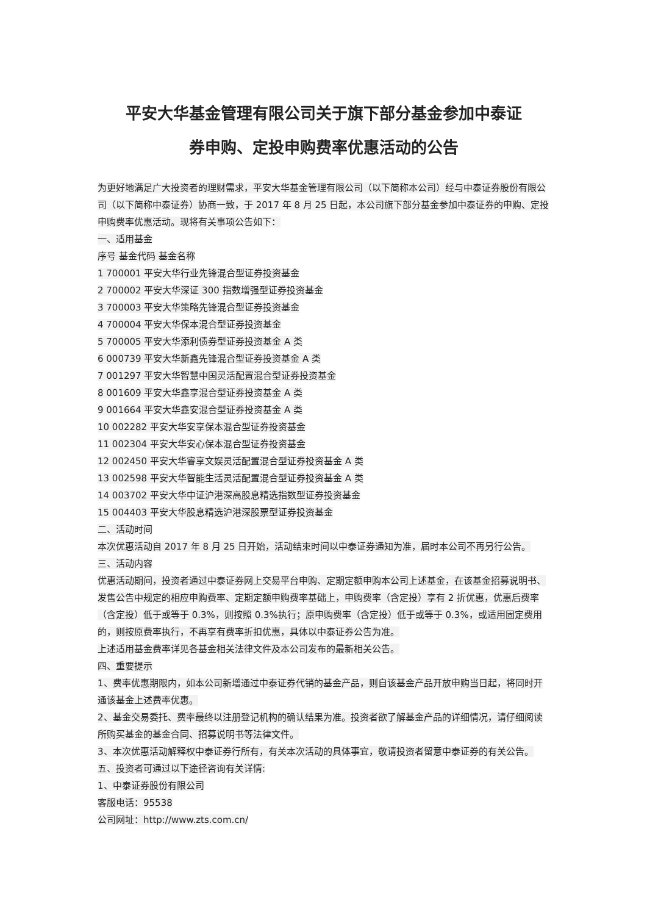平安大华基金管理有限公司关于旗下部分基金参加中泰证
券申购、定投申购费率优惠活动的公告
为更好地满足广大投资者的理财需求，平安大华基金管理有限公司（以下简称本公司）经与中泰证券股份有限公司（以下简称中泰证券）协商一致，于 2017 年 8 月 25 日起，本公司旗下部分基金参加中泰证券的申购、定投申购费率优惠活动。现将有关事项公告如下：
一、适用基金
序号 基金代码 基金名称
1 700001 平安大华行业先锋混合型证券投资基金
2 700002 平安大华深证 300 指数增强型证券投资基金
3 700003 平安大华策略先锋混合型证券投资基金
4 700004 平安大华保本混合型证券投资基金
5 700005 平安大华添利债券型证券投资基金 A 类
6 000739 平安大华新鑫先锋混合型证券投资基金 A 类
7 001297 平安大华智慧中国灵活配置混合型证券投资基金
8 001609 平安大华鑫享混合型证券投资基金 A 类
9 001664 平安大华鑫安混合型证券投资基金 A 类
10 002282 平安大华安享保本混合型证券投资基金
11 002304 平安大华安心保本混合型证券投资基金
12 002450 平安大华睿享文娱灵活配置混合型证券投资基金 A 类
13 002598 平安大华智能生活灵活配置混合型证券投资基金 A 类
14 003702 平安大华中证沪港深高股息精选指数型证券投资基金
15 004403 平安大华股息精选沪港深股票型证券投资基金
二、活动时间
本次优惠活动自 2017 年 8 月 25 日开始，活动结束时间以中泰证券通知为准，届时本公司不再另行公告。
三、活动内容
优惠活动期间，投资者通过中泰证券网上交易平台申购、定期定额申购本公司上述基金，在该基金招募说明书、发售公告中规定的相应申购费率、定期定额申购费率基础上，申购费率（含定投）享有 2 折优惠，优惠后费率（含定投）低于或等于 0.3%，则按照 0.3%执行；原申购费率（含定投）低于或等于 0.3%，或适用固定费用的，则按原费率执行，不再享有费率折扣优惠，具体以中泰证券公告为准。
上述适用基金费率详见各基金相关法律文件及本公司发布的最新相关公告。
四、重要提示
1、费率优惠期限内，如本公司新增通过中泰证券代销的基金产品，则自该基金产品开放申购当日起，将同时开通该基金上述费率优惠。
2、基金交易委托、费率最终以注册登记机构的确认结果为准。投资者欲了解基金产品的详细情况，请仔细阅读所购买基金的基金合同、招募说明书等法律文件。
3、本次优惠活动解释权中泰证券行所有，有关本次活动的具体事宜，敬请投资者留意中泰证券的有关公告。
五、投资者可通过以下途径咨询有关详情:
1、中泰证券股份有限公司
客服电话：95538
公司网址：http://www.zts.com.cn/